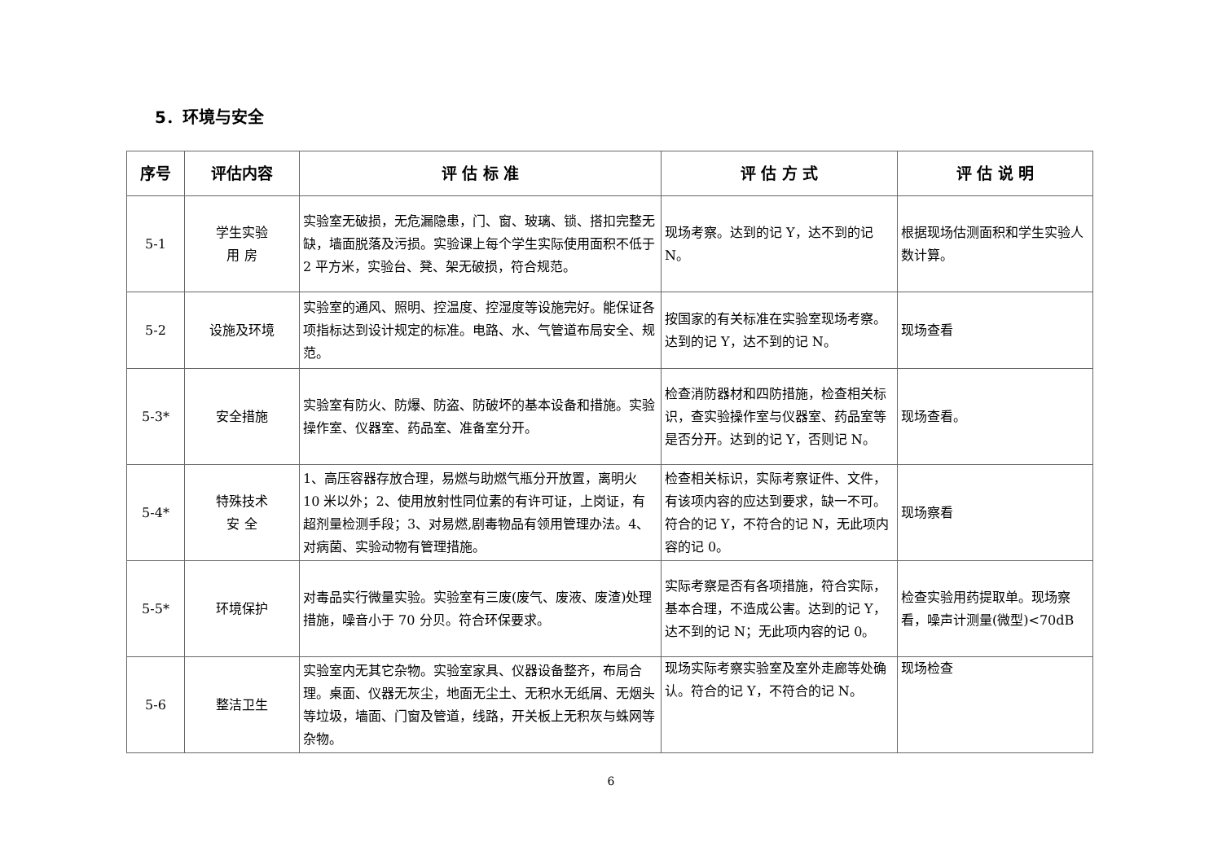5．环境与安全
| 序号 | 评估内容 | 评 估 标 准 | 评 估 方 式 | 评 估 说 明 |
| --- | --- | --- | --- | --- |
| 5-1 | 学生实验 用 房 | 实验室无破损，无危漏隐患，门、窗、玻璃、锁、搭扣完整无缺，墙面脱落及污损。实验课上每个学生实际使用面积不低于 2 平方米，实验台、凳、架无破损，符合规范。 | 现场考察。达到的记 Y，达不到的记 N。 | 根据现场估测面积和学生实验人数计算。 |
| 5-2 | 设施及环境 | 实验室的通风、照明、控温度、控湿度等设施完好。能保证各项指标达到设计规定的标准。电路、水、气管道布局安全、规范。 | 按国家的有关标准在实验室现场考察。达到的记 Y，达不到的记 N。 | 现场查看 |
| 5-3* | 安全措施 | 实验室有防火、防爆、防盗、防破坏的基本设备和措施。实验操作室、仪器室、药品室、准备室分开。 | 检查消防器材和四防措施，检查相关标识，查实验操作室与仪器室、药品室等是否分开。达到的记 Y，否则记 N。 | 现场查看。 |
| 5-4* | 特殊技术 安 全 | 1、高压容器存放合理，易燃与助燃气瓶分开放置，离明火 10 米以外；2、使用放射性同位素的有许可证，上岗证，有超剂量检测手段；3、对易燃,剧毒物品有领用管理办法。4、对病菌、实验动物有管理措施。 | 检查相关标识，实际考察证件、文件，有该项内容的应达到要求，缺一不可。符合的记 Y，不符合的记 N，无此项内容的记 0。 | 现场察看 |
| 5-5* | 环境保护 | 对毒品实行微量实验。实验室有三废(废气、废液、废渣)处理措施，噪音小于 70 分贝。符合环保要求。 | 实际考察是否有各项措施，符合实际，基本合理，不造成公害。达到的记 Y，达不到的记 N；无此项内容的记 0。 | 检查实验用药提取单。现场察看，噪声计测量(微型)<70dB |
| 5-6 | 整洁卫生 | 实验室内无其它杂物。实验室家具、仪器设备整齐，布局合理。桌面、仪器无灰尘，地面无尘土、无积水无纸屑、无烟头等垃圾，墙面、门窗及管道，线路，开关板上无积灰与蛛网等杂物。 | 现场实际考察实验室及室外走廊等处确认。符合的记 Y，不符合的记 N。 | 现场检查 |
6